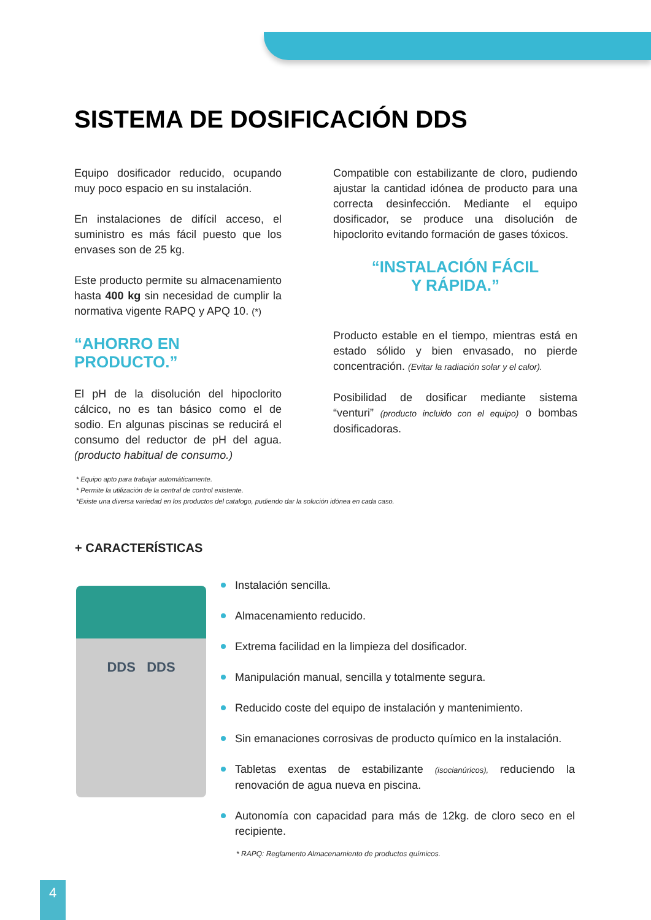SISTEMA DE DOSIFICACIÓN DDS
Equipo dosificador reducido, ocupando muy poco espacio en su instalación.
En instalaciones de difícil acceso, el suministro es más fácil puesto que los envases son de 25 kg.
Este producto permite su almacenamiento hasta 400 kg sin necesidad de cumplir la normativa vigente RAPQ y APQ 10. (*)
“AHORRO EN PRODUCTO.”
El pH de la disolución del hipoclorito cálcico, no es tan básico como el de sodio. En algunas piscinas se reducirá el consumo del reductor de pH del agua. (producto habitual de consumo.)
Compatible con estabilizante de cloro, pudiendo ajustar la cantidad idónea de producto para una correcta desinfección. Mediante el equipo dosificador, se produce una disolución de hipoclorito evitando formación de gases tóxicos.
“INSTALACIÓN FÁCIL
Y RÁPIDA.”
Producto estable en el tiempo, mientras está en estado sólido y bien envasado, no pierde concentración. (Evitar la radiación solar y el calor).
Posibilidad de dosificar mediante sistema “venturi” (producto incluido con el equipo) o bombas dosificadoras.
* Equipo apto para trabajar automáticamente.
* Permite la utilización de la central de control existente.
*Existe una diversa variedad en los productos del catalogo, pudiendo dar la solución idónea en cada caso.
+ CARACTERÍSTICAS
DDS DDS
Instalación sencilla.
Almacenamiento reducido.
Extrema facilidad en la limpieza del dosificador.
Manipulación manual, sencilla y totalmente segura.
Reducido coste del equipo de instalación y mantenimiento.
Sin emanaciones corrosivas de producto químico en la instalación.
Tabletas exentas de estabilizante (isocianúricos), reduciendo la renovación de agua nueva en piscina.
Autonomía con capacidad para más de 12kg. de cloro seco en el recipiente.
* RAPQ: Reglamento Almacenamiento de productos químicos.
4